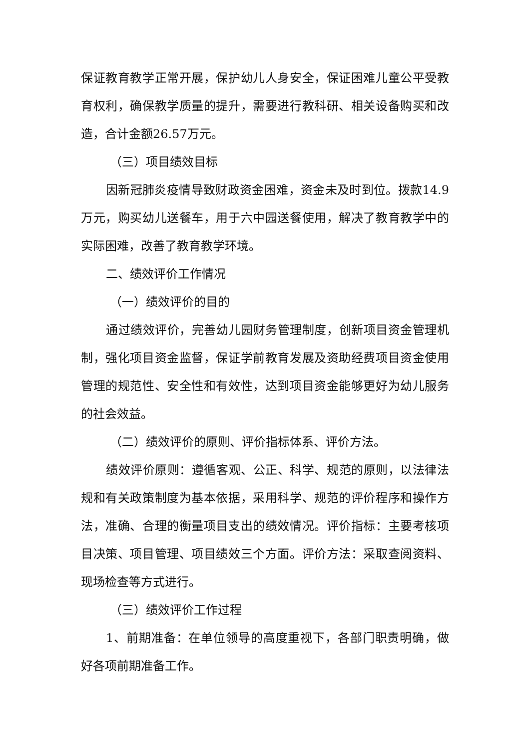保证教育教学正常开展，保护幼儿人身安全，保证困难儿童公平受教育权利，确保教学质量的提升，需要进行教科研、相关设备购买和改造，合计金额26.57万元。
（三）项目绩效目标
因新冠肺炎疫情导致财政资金困难，资金未及时到位。拨款14.9万元，购买幼儿送餐车，用于六中园送餐使用，解决了教育教学中的实际困难，改善了教育教学环境。
二、绩效评价工作情况
（一）绩效评价的目的
通过绩效评价，完善幼儿园财务管理制度，创新项目资金管理机制，强化项目资金监督，保证学前教育发展及资助经费项目资金使用管理的规范性、安全性和有效性，达到项目资金能够更好为幼儿服务的社会效益。
（二）绩效评价的原则、评价指标体系、评价方法。
绩效评价原则：遵循客观、公正、科学、规范的原则，以法律法规和有关政策制度为基本依据，采用科学、规范的评价程序和操作方法，准确、合理的衡量项目支出的绩效情况。评价指标：主要考核项目决策、项目管理、项目绩效三个方面。评价方法：采取查阅资料、现场检查等方式进行。
（三）绩效评价工作过程
1、前期准备：在单位领导的高度重视下，各部门职责明确，做好各项前期准备工作。